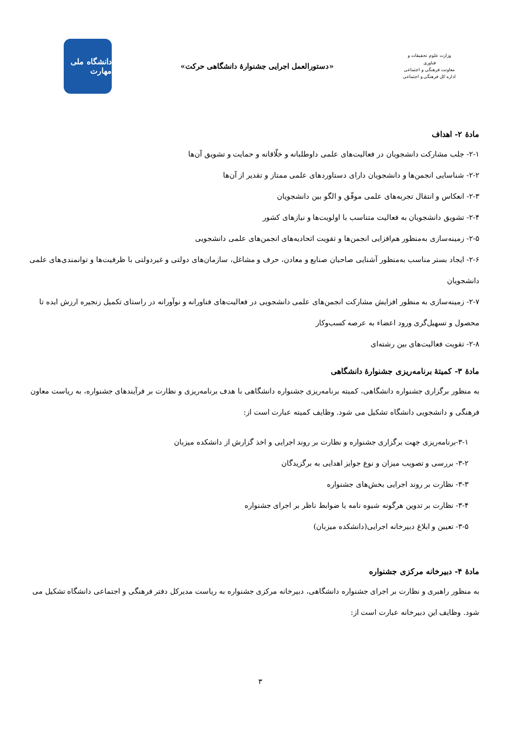وزارت علوم تحقیقات و فناوری
معاونت فرهنگی و اجتماعی
اداره کل فرهنگی و اجتماعی
«دستورالعمل اجرایی جشنوارهٔ دانشگاهی حرکت»
دانشگاه ملی مهارت
مادهٔ ۲- اهداف
۲-۱- جلب مشارکت دانشجویان در فعالیت‌های علمی داوطلبانه و خلّاقانه و حمایت و تشویق آن‌ها
۲-۲- شناسایی انجمن‌ها و دانشجویان دارای دستاوردهای علمی ممتاز و تقدیر از آن‌ها
۲-۳- انعکاس و انتقال تجربه‌های علمی موفّق و الگو بین دانشجویان
۲-۴- تشویق دانشجویان به فعالیت متناسب با اولویت‌ها و نیازهای کشور
۲-۵- زمینه‌سازی به‌منظور هم‌افزایی انجمن‌ها و تقویت اتحادیه‌های انجمن‌های علمی دانشجویی
۲-۶- ایجاد بستر مناسب به‌منظور آشنایی صاحبان صنایع و معادن، حرف و مشاغل، سازمان‌های دولتی و غیردولتی با ظرفیت‌ها و توانمندی‌های علمی دانشجویان
۲-۷- زمینه‌سازی به منظور افزایش مشارکت انجمن‌های علمی دانشجویی در فعالیت‌های فناورانه و نوآورانه در راستای تکمیل زنجیره ارزش ایده تا محصول و تسهیل‌گری ورود اعضاء به عرصه کسب‌وکار
۲-۸- تقویت فعالیت‌های بین رشته‌ای
مادهٔ ۳- کمیتهٔ برنامه‌ریزی جشنوارهٔ دانشگاهی
به منظور برگزاری جشنواره دانشگاهی، کمیته برنامه‌ریزی جشنواره دانشگاهی با هدف برنامه‌ریزی و نظارت بر فرآیندهای جشنواره، به ریاست معاون فرهنگی و دانشجویی دانشگاه تشکیل می شود. وظایف کمیته عبارت است از:
۳-۱-برنامه‌ریزی جهت برگزاری جشنواره و نظارت بر روند اجرایی و اخذ گزارش از دانشکده میزبان
۳-۲- بررسی و تصویب میزان و نوع جوایز اهدایی به برگزیدگان
۳-۳- نظارت بر روند اجرایی بخش‌های جشنواره
۳-۴- نظارت بر تدوین هرگونه شیوه نامه یا ضوابط ناظر بر اجرای جشنواره
۳-۵- تعیین و ابلاغ دبیرخانه اجرایی(دانشکده میزبان)
مادهٔ ۴- دبیرخانه مرکزی جشنواره
به منظور راهبری و نظارت بر اجرای جشنواره دانشگاهی، دبیرخانه مرکزی جشنواره به ریاست مدیرکل دفتر فرهنگی و اجتماعی دانشگاه تشکیل می شود. وظایف این دبیرخانه عبارت است از:
۳